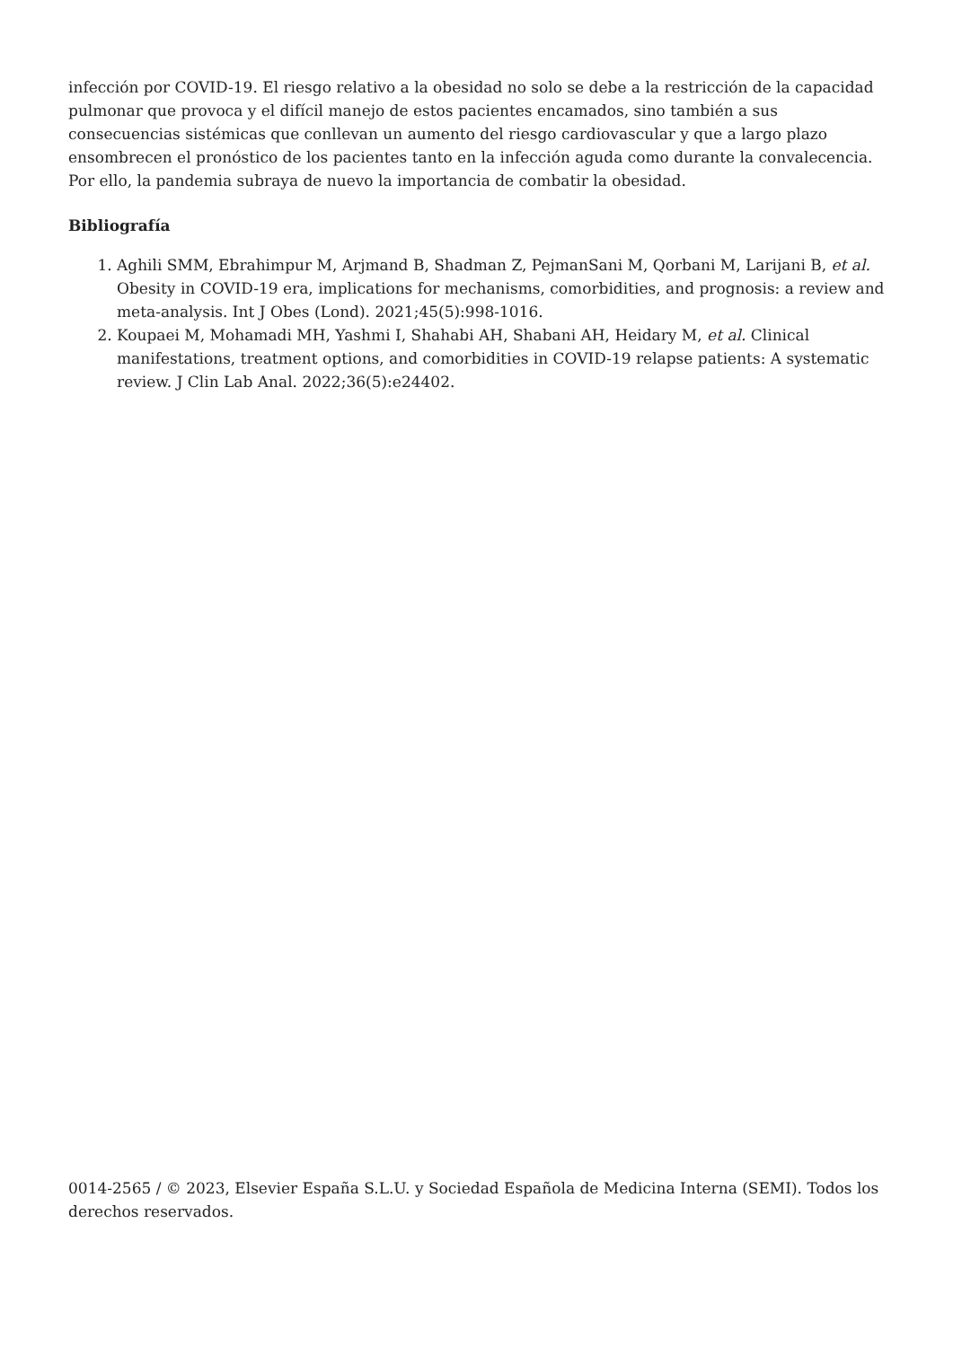infección por COVID-19. El riesgo relativo a la obesidad no solo se debe a la restricción de la capacidad pulmonar que provoca y el difícil manejo de estos pacientes encamados, sino también a sus consecuencias sistémicas que conllevan un aumento del riesgo cardiovascular y que a largo plazo ensombrecen el pronóstico de los pacientes tanto en la infección aguda como durante la convalecencia. Por ello, la pandemia subraya de nuevo la importancia de combatir la obesidad.
Bibliografía
1. Aghili SMM, Ebrahimpur M, Arjmand B, Shadman Z, PejmanSani M, Qorbani M, Larijani B, et al. Obesity in COVID-19 era, implications for mechanisms, comorbidities, and prognosis: a review and meta-analysis. Int J Obes (Lond). 2021;45(5):998-1016.
2. Koupaei M, Mohamadi MH, Yashmi I, Shahabi AH, Shabani AH, Heidary M, et al. Clinical manifestations, treatment options, and comorbidities in COVID-19 relapse patients: A systematic review. J Clin Lab Anal. 2022;36(5):e24402.
0014-2565 / © 2023, Elsevier España S.L.U. y Sociedad Española de Medicina Interna (SEMI). Todos los derechos reservados.